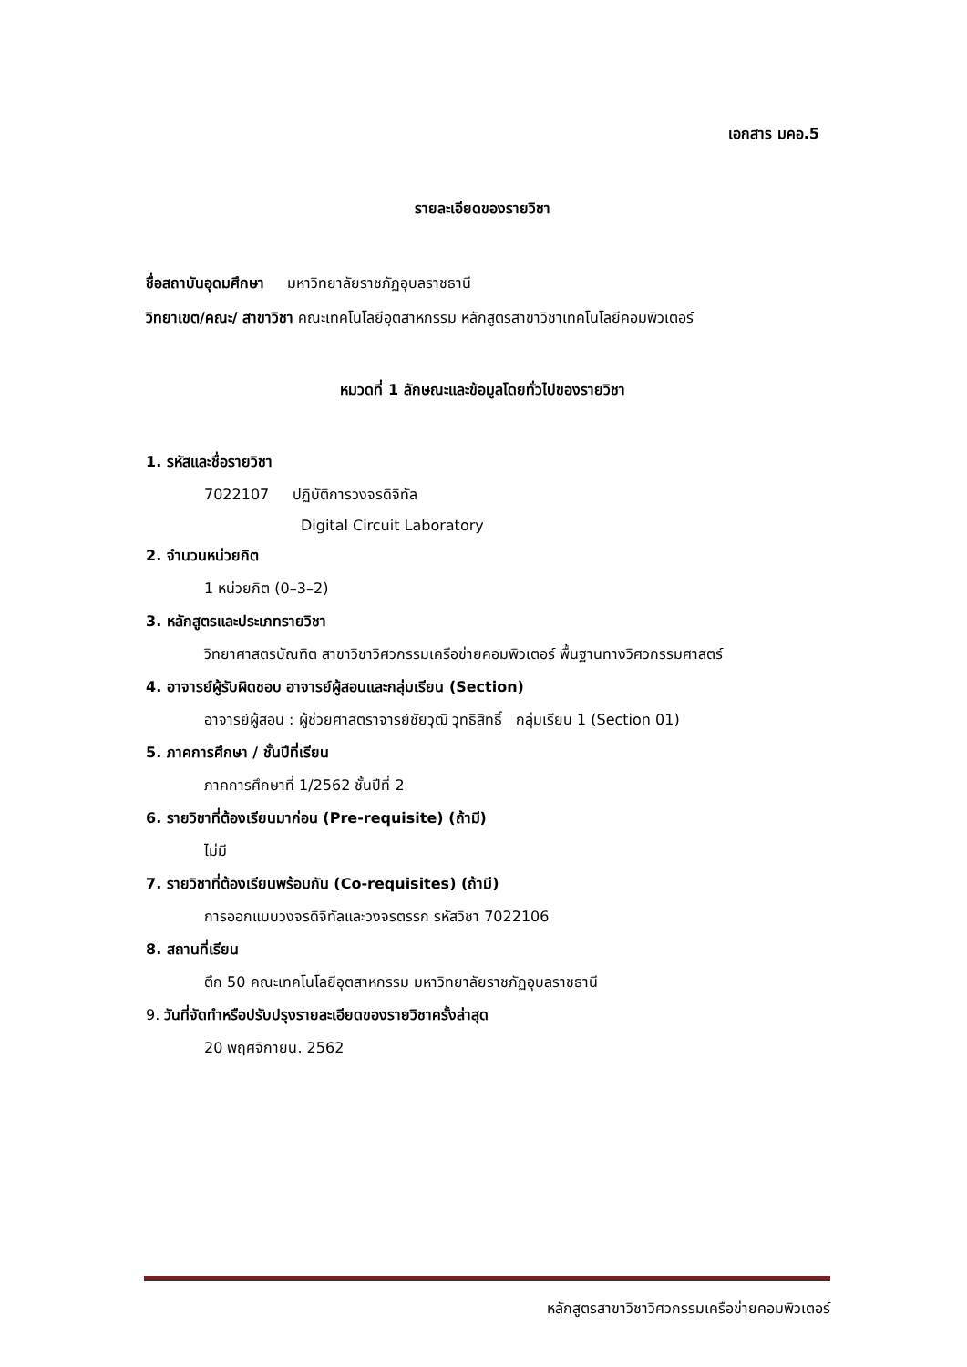เอกสาร มคอ.5
รายละเอียดของรายวิชา
ชื่อสถาบันอุดมศึกษา มหาวิทยาลัยราชภัฏอุบลราชธานี
วิทยาเขต/คณะ/ สาขาวิชา คณะเทคโนโลยีอุตสาหกรรม หลักสูตรสาขาวิชาเทคโนโลยีคอมพิวเตอร์
หมวดที่ 1 ลักษณะและข้อมูลโดยทั่วไปของรายวิชา
1. รหัสและชื่อรายวิชา
7022107 ปฏิบัติการวงจรดิจิทัล
Digital Circuit Laboratory
2. จำนวนหน่วยกิต
1 หน่วยกิต (0–3–2)
3. หลักสูตรและประเภทรายวิชา
วิทยาศาสตรบัณฑิต สาขาวิชาวิศวกรรมเครือข่ายคอมพิวเตอร์ พื้นฐานทางวิศวกรรมศาสตร์
4. อาจารย์ผู้รับผิดชอบ อาจารย์ผู้สอนและกลุ่มเรียน (Section)
อาจารย์ผู้สอน : ผู้ช่วยศาสตราจารย์ชัยวุฒิ วุทธิสิทธิ์ กลุ่มเรียน 1 (Section 01)
5. ภาคการศึกษา / ชั้นปีที่เรียน
ภาคการศึกษาที่ 1/2562 ชั้นปีที่ 2
6. รายวิชาที่ต้องเรียนมาก่อน (Pre-requisite) (ถ้ามี)
ไม่มี
7. รายวิชาที่ต้องเรียนพร้อมกัน (Co-requisites) (ถ้ามี)
การออกแบบวงจรดิจิทัลและวงจรตรรก รหัสวิชา 7022106
8. สถานที่เรียน
ตึก 50 คณะเทคโนโลยีอุตสาหกรรม มหาวิทยาลัยราชภัฏอุบลราชธานี
9. วันที่จัดทำหรือปรับปรุงรายละเอียดของรายวิชาครั้งล่าสุด
20 พฤศจิกายน. 2562
หลักสูตรสาขาวิชาวิศวกรรมเครือข่ายคอมพิวเตอร์